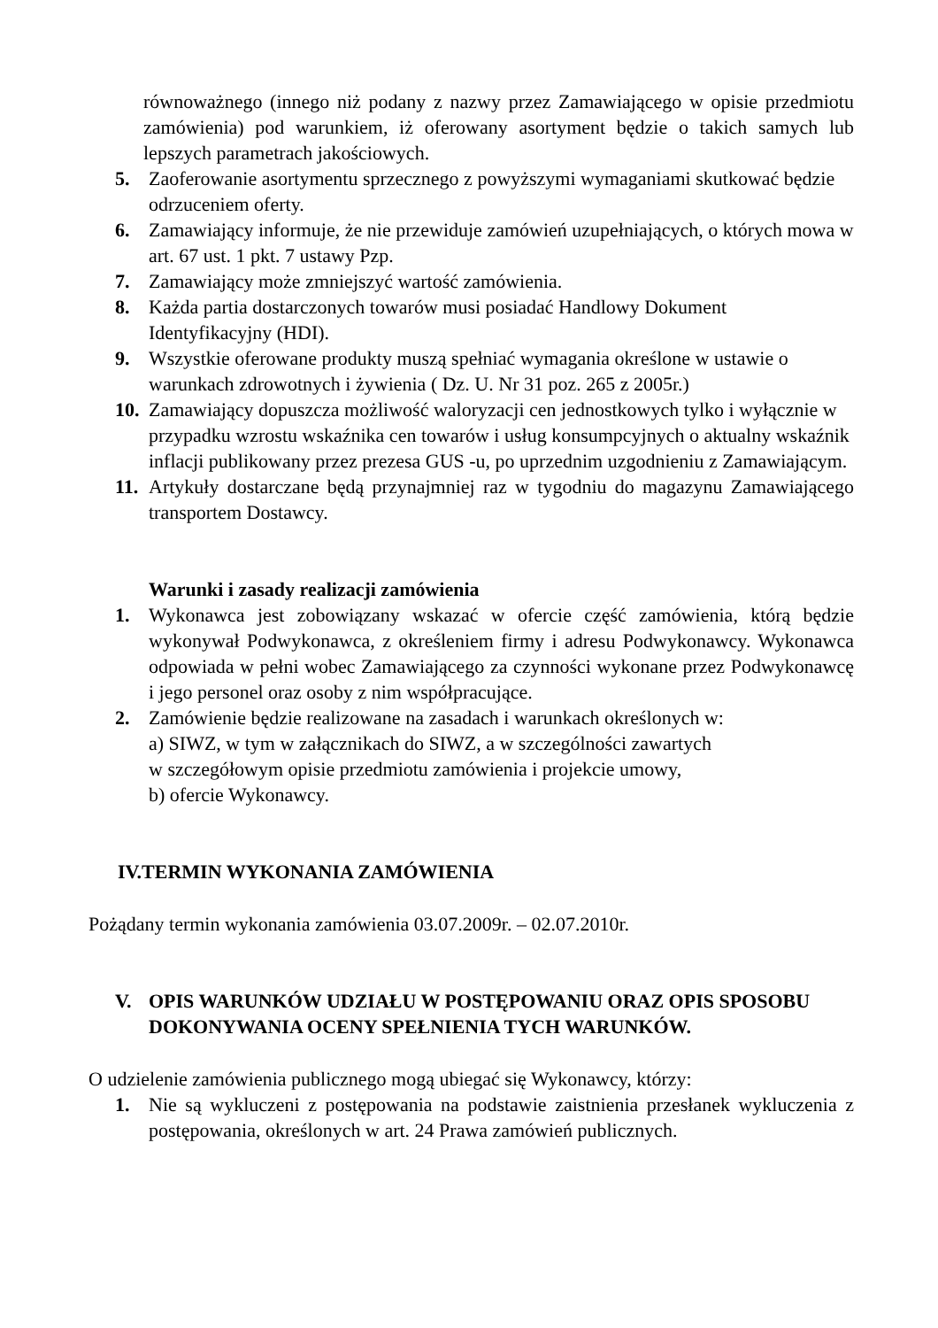równoważnego (innego niż podany z nazwy przez Zamawiającego w opisie przedmiotu zamówienia) pod warunkiem, iż oferowany asortyment będzie o takich samych lub lepszych parametrach jakościowych.
5. Zaoferowanie asortymentu sprzecznego z powyższymi wymaganiami skutkować będzie odrzuceniem oferty.
6. Zamawiający informuje, że nie przewiduje zamówień uzupełniających, o których mowa w art. 67 ust. 1 pkt. 7 ustawy Pzp.
7. Zamawiający może zmniejszyć wartość zamówienia.
8. Każda partia dostarczonych towarów musi posiadać Handlowy Dokument Identyfikacyjny (HDI).
9. Wszystkie oferowane produkty muszą spełniać wymagania określone w ustawie o warunkach zdrowotnych i żywienia ( Dz. U. Nr 31 poz. 265 z 2005r.)
10. Zamawiający dopuszcza możliwość waloryzacji cen jednostkowych tylko i wyłącznie w przypadku wzrostu wskaźnika cen towarów i usług konsumpcyjnych o aktualny wskaźnik inflacji publikowany przez prezesa GUS -u, po uprzednim uzgodnieniu z Zamawiającym.
11. Artykuły dostarczane będą przynajmniej raz w tygodniu do magazynu Zamawiającego transportem Dostawcy.
Warunki i zasady realizacji zamówienia
1. Wykonawca jest zobowiązany wskazać w ofercie część zamówienia, którą będzie wykonywał Podwykonawca, z określeniem firmy i adresu Podwykonawcy. Wykonawca odpowiada w pełni wobec Zamawiającego za czynności wykonane przez Podwykonawcę i jego personel oraz osoby z nim współpracujące.
2. Zamówienie będzie realizowane na zasadach i warunkach określonych w:
a) SIWZ, w tym w załącznikach do SIWZ, a w szczególności zawartych
w szczegółowym opisie przedmiotu zamówienia i projekcie umowy,
b) ofercie Wykonawcy.
IV.TERMIN WYKONANIA ZAMÓWIENIA
Pożądany termin wykonania zamówienia 03.07.2009r. – 02.07.2010r.
V. OPIS WARUNKÓW UDZIAŁU W POSTĘPOWANIU ORAZ OPIS SPOSOBU DOKONYWANIA OCENY SPEŁNIENIA TYCH WARUNKÓW.
O udzielenie zamówienia publicznego mogą ubiegać się Wykonawcy, którzy:
1. Nie są wykluczeni z postępowania na podstawie zaistnienia przesłanek wykluczenia z postępowania, określonych w art. 24 Prawa zamówień publicznych.